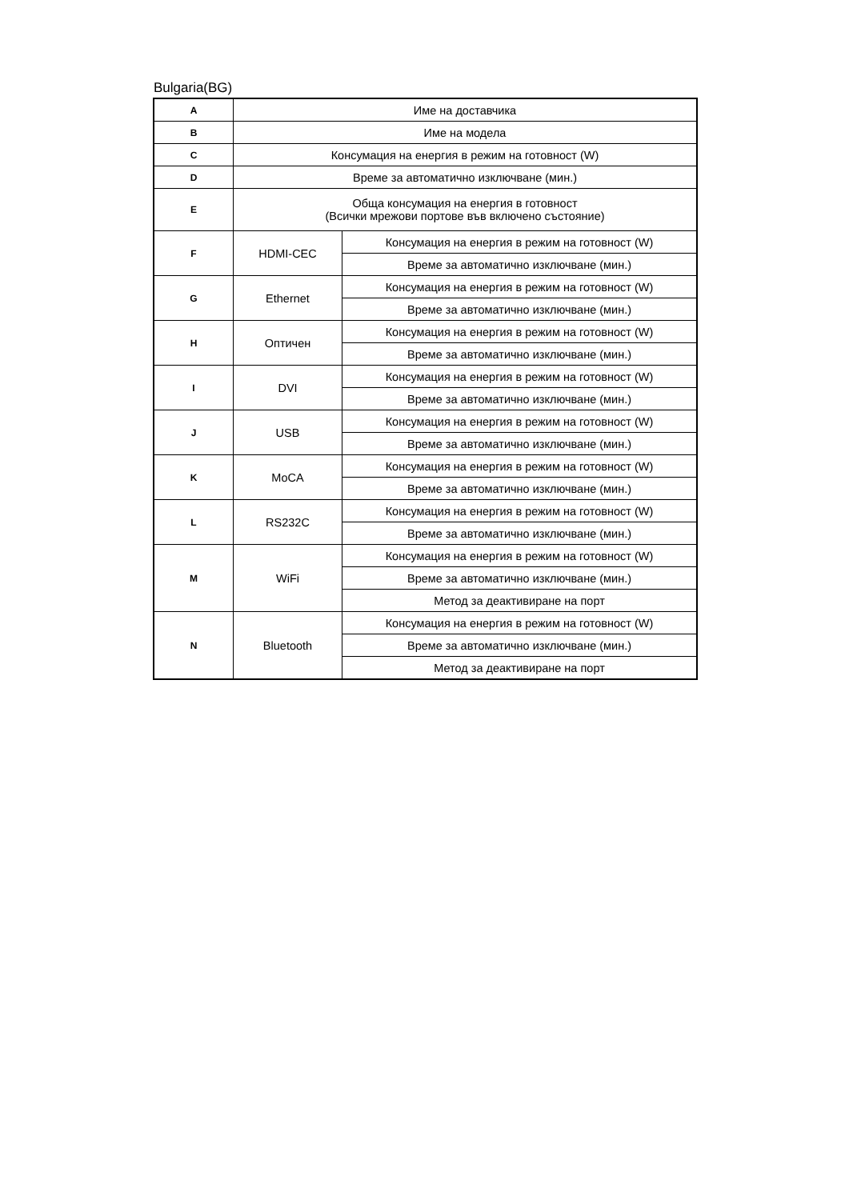Bulgaria(BG)
| A | Име на доставчика | |
| B | Име на модела | |
| C | Консумация на енергия в режим на готовност (W) | |
| D | Време за автоматично изключване (мин.) | |
| E | Обща консумация на енергия в готовност (Всички мрежови портове във включено състояние) | |
| F | HDMI-CEC | Консумация на енергия в режим на готовност (W) |
| | | Време за автоматично изключване (мин.) |
| G | Ethernet | Консумация на енергия в режим на готовност (W) |
| | | Време за автоматично изключване (мин.) |
| H | Оптичен | Консумация на енергия в режим на готовност (W) |
| | | Време за автоматично изключване (мин.) |
| I | DVI | Консумация на енергия в режим на готовност (W) |
| | | Време за автоматично изключване (мин.) |
| J | USB | Консумация на енергия в режим на готовност (W) |
| | | Време за автоматично изключване (мин.) |
| K | MoCA | Консумация на енергия в режим на готовност (W) |
| | | Време за автоматично изключване (мин.) |
| L | RS232C | Консумация на енергия в режим на готовност (W) |
| | | Време за автоматично изключване (мин.) |
| M | WiFi | Консумация на енергия в режим на готовност (W) |
| | | Време за автоматично изключване (мин.) |
| | | Метод за деактивиране на порт |
| N | Bluetooth | Консумация на енергия в режим на готовност (W) |
| | | Време за автоматично изключване (мин.) |
| | | Метод за деактивиране на порт |